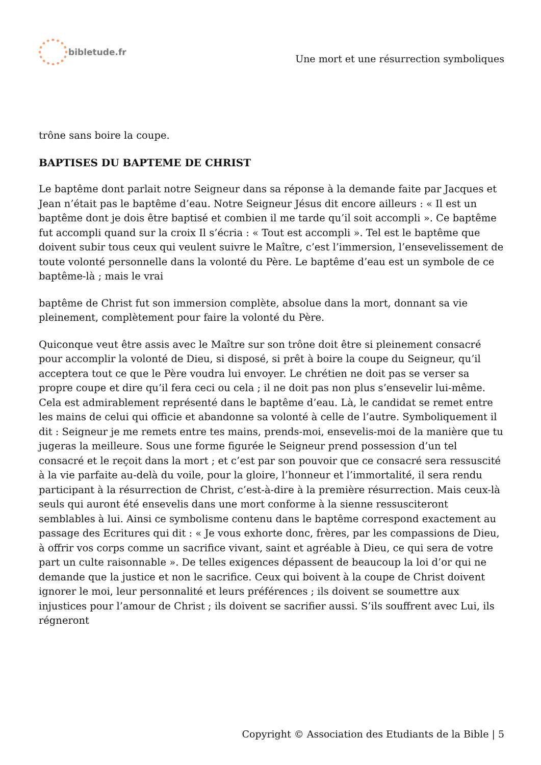bibletude.fr
Une mort et une résurrection symboliques
trône sans boire la coupe.
BAPTISES DU BAPTEME DE CHRIST
Le baptême dont parlait notre Seigneur dans sa réponse à la demande faite par Jacques et Jean n’était pas le baptême d’eau. Notre Seigneur Jésus dit encore ailleurs : « Il est un baptême dont je dois être baptisé et combien il me tarde qu’il soit accompli ». Ce baptême fut accompli quand sur la croix Il s’écria : « Tout est accompli ». Tel est le baptême que doivent subir tous ceux qui veulent suivre le Maître, c’est l’immersion, l’ensevelissement de toute volonté personnelle dans la volonté du Père. Le baptême d’eau est un symbole de ce baptême-là ; mais le vrai
baptême de Christ fut son immersion complète, absolue dans la mort, donnant sa vie pleinement, complètement pour faire la volonté du Père.
Quiconque veut être assis avec le Maître sur son trône doit être si pleinement consacré pour accomplir la volonté de Dieu, si disposé, si prêt à boire la coupe du Seigneur, qu’il acceptera tout ce que le Père voudra lui envoyer. Le chrétien ne doit pas se verser sa propre coupe et dire qu’il fera ceci ou cela ; il ne doit pas non plus s’ensevelir lui-même. Cela est admirablement représenté dans le baptême d’eau. Là, le candidat se remet entre les mains de celui qui officie et abandonne sa volonté à celle de l’autre. Symboliquement il dit : Seigneur je me remets entre tes mains, prends-moi, ensevelis-moi de la manière que tu jugeras la meilleure. Sous une forme figurée le Seigneur prend possession d’un tel consacré et le reçoit dans la mort ; et c’est par son pouvoir que ce consacré sera ressuscité à la vie parfaite au-delà du voile, pour la gloire, l’honneur et l’immortalité, il sera rendu participant à la résurrection de Christ, c’est-à-dire à la première résurrection. Mais ceux-là seuls qui auront été ensevelis dans une mort conforme à la sienne ressusciteront semblables à lui. Ainsi ce symbolisme contenu dans le baptême correspond exactement au passage des Ecritures qui dit : « Je vous exhorte donc, frères, par les compassions de Dieu, à offrir vos corps comme un sacrifice vivant, saint et agréable à Dieu, ce qui sera de votre part un culte raisonnable ». De telles exigences dépassent de beaucoup la loi d’or qui ne demande que la justice et non le sacrifice. Ceux qui boivent à la coupe de Christ doivent ignorer le moi, leur personnalité et leurs préférences ; ils doivent se soumettre aux injustices pour l’amour de Christ ; ils doivent se sacrifier aussi. S’ils souffrent avec Lui, ils régneront
Copyright © Association des Etudiants de la Bible | 5